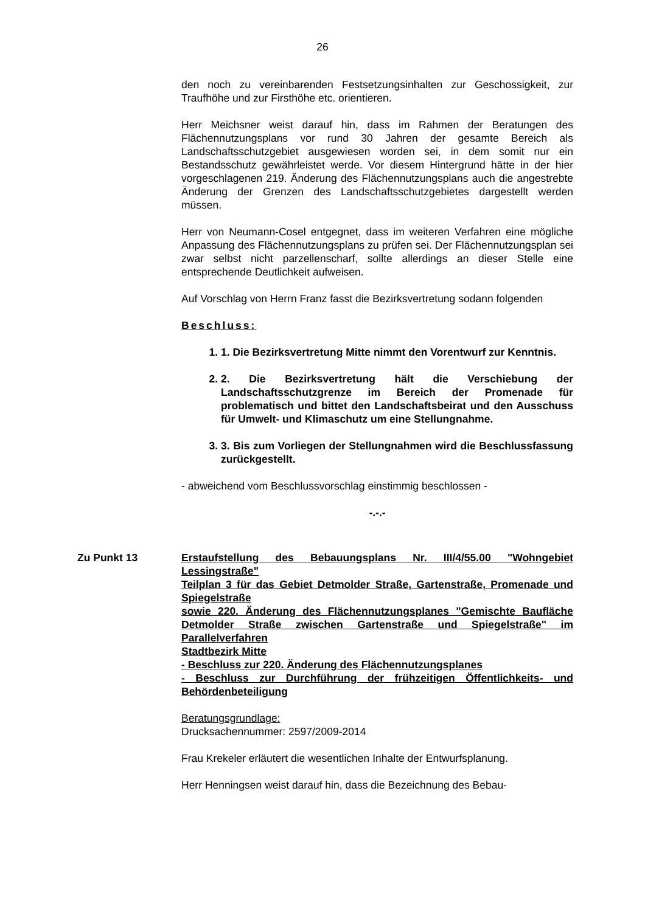26
den noch zu vereinbarenden Festsetzungsinhalten zur Geschossigkeit, zur Traufhöhe und zur Firsthöhe etc. orientieren.
Herr Meichsner weist darauf hin, dass im Rahmen der Beratungen des Flächennutzungsplans vor rund 30 Jahren der gesamte Bereich als Landschaftsschutzgebiet ausgewiesen worden sei, in dem somit nur ein Bestandsschutz gewährleistet werde. Vor diesem Hintergrund hätte in der hier vorgeschlagenen 219. Änderung des Flächennutzungsplans auch die angestrebte Änderung der Grenzen des Landschaftsschutzgebietes dargestellt werden müssen.
Herr von Neumann-Cosel entgegnet, dass im weiteren Verfahren eine mögliche Anpassung des Flächennutzungsplans zu prüfen sei. Der Flächennutzungsplan sei zwar selbst nicht parzellenscharf, sollte allerdings an dieser Stelle eine entsprechende Deutlichkeit aufweisen.
Auf Vorschlag von Herrn Franz fasst die Bezirksvertretung sodann folgenden
Beschluss:
1. 1. Die Bezirksvertretung Mitte nimmt den Vorentwurf zur Kenntnis.
2. 2. Die Bezirksvertretung hält die Verschiebung der Landschaftsschutzgrenze im Bereich der Promenade für problematisch und bittet den Landschaftsbeirat und den Ausschuss für Umwelt- und Klimaschutz um eine Stellungnahme.
3. 3. Bis zum Vorliegen der Stellungnahmen wird die Beschlussfassung zurückgestellt.
- abweichend vom Beschlussvorschlag einstimmig beschlossen -
-.-.-
Zu Punkt 13 Erstaufstellung des Bebauungsplans Nr. III/4/55.00 "Wohngebiet Lessingstraße"
Teilplan 3 für das Gebiet Detmolder Straße, Gartenstraße, Promenade und Spiegelstraße
sowie 220. Änderung des Flächennutzungsplanes "Gemischte Baufläche Detmolder Straße zwischen Gartenstraße und Spiegelstraße" im Parallelverfahren
Stadtbezirk Mitte
- Beschluss zur 220. Änderung des Flächennutzungsplanes
- Beschluss zur Durchführung der frühzeitigen Öffentlichkeits- und Behördenbeteiligung
Beratungsgrundlage:
Drucksachennummer: 2597/2009-2014
Frau Krekeler erläutert die wesentlichen Inhalte der Entwurfsplanung.
Herr Henningsen weist darauf hin, dass die Bezeichnung des Bebau-